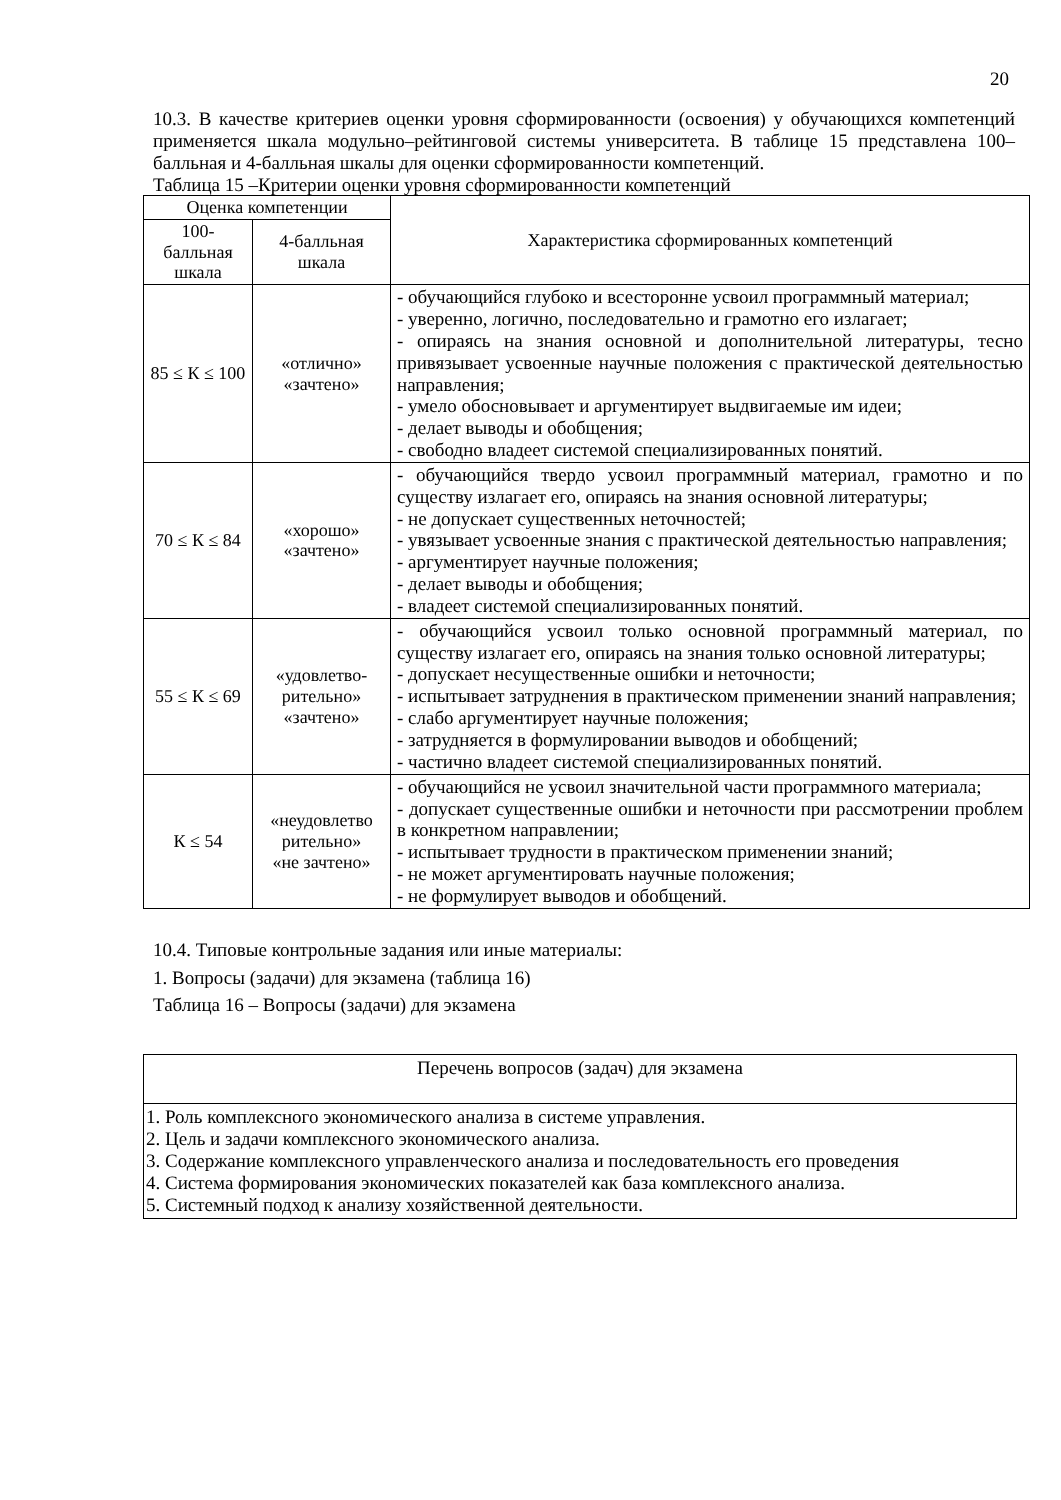20
10.3. В качестве критериев оценки уровня сформированности (освоения) у обучающихся компетенций применяется шкала модульно–рейтинговой системы университета. В таблице 15 представлена 100–балльная и 4-балльная шкалы для оценки сформированности компетенций.
Таблица 15 –Критерии оценки уровня сформированности компетенций
| Оценка компетенции | | Характеристика сформированных компетенций |
| --- | --- | --- |
| 100-балльная шкала | 4-балльная шкала | |
| 85 ≤ К ≤ 100 | «отлично» «зачтено» | - обучающийся глубоко и всесторонне усвоил программный материал; - уверенно, логично, последовательно и грамотно его излагает; - опираясь на знания основной и дополнительной литературы, тесно привязывает усвоенные научные положения с практической деятельностью направления; - умело обосновывает и аргументирует выдвигаемые им идеи; - делает выводы и обобщения; - свободно владеет системой специализированных понятий. |
| 70 ≤ К ≤ 84 | «хорошо» «зачтено» | - обучающийся твердо усвоил программный материал, грамотно и по существу излагает его, опираясь на знания основной литературы; - не допускает существенных неточностей; - увязывает усвоенные знания с практической деятельностью направления; - аргументирует научные положения; - делает выводы и обобщения; - владеет системой специализированных понятий. |
| 55 ≤ К ≤ 69 | «удовлетво-рительно» «зачтено» | - обучающийся усвоил только основной программный материал, по существу излагает его, опираясь на знания только основной литературы; - допускает несущественные ошибки и неточности; - испытывает затруднения в практическом применении знаний направления; - слабо аргументирует научные положения; - затрудняется в формулировании выводов и обобщений; - частично владеет системой специализированных понятий. |
| К ≤ 54 | «неудовлетво рительно» «не зачтено» | - обучающийся не усвоил значительной части программного материала; - допускает существенные ошибки и неточности при рассмотрении проблем в конкретном направлении; - испытывает трудности в практическом применении знаний; - не может аргументировать научные положения; - не формулирует выводов и обобщений. |
10.4. Типовые контрольные задания или иные материалы:
1. Вопросы (задачи) для экзамена (таблица 16)
Таблица 16 – Вопросы (задачи) для экзамена
| Перечень вопросов (задач) для экзамена |
| 1. Роль комплексного экономического анализа в системе управления. 2. Цель и задачи комплексного экономического анализа. 3. Содержание комплексного управленческого анализа и последовательность его проведения 4. Система формирования экономических показателей как база комплексного анализа. 5. Системный подход к анализу хозяйственной деятельности. |